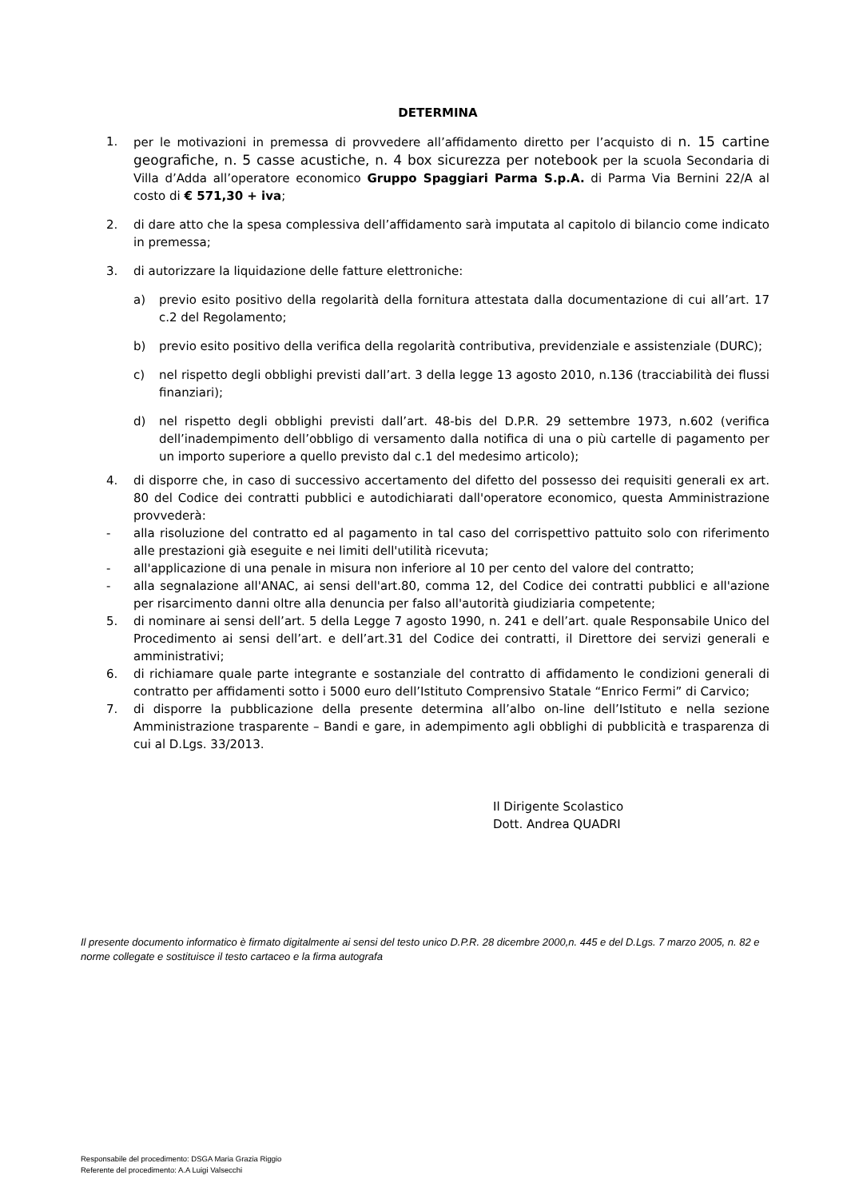DETERMINA
1. per le motivazioni in premessa di provvedere all’affidamento diretto per l’acquisto di n. 15 cartine geografiche, n. 5 casse acustiche, n. 4 box sicurezza per notebook per la scuola Secondaria di Villa d’Adda all’operatore economico Gruppo Spaggiari Parma S.p.A. di Parma Via Bernini 22/A al costo di € 571,30 + iva;
2. di dare atto che la spesa complessiva dell’affidamento sarà imputata al capitolo di bilancio come indicato in premessa;
3. di autorizzare la liquidazione delle fatture elettroniche:
a) previo esito positivo della regolarità della fornitura attestata dalla documentazione di cui all’art. 17 c.2 del Regolamento;
b) previo esito positivo della verifica della regolarità contributiva, previdenziale e assistenziale (DURC);
c) nel rispetto degli obblighi previsti dall’art. 3 della legge 13 agosto 2010, n.136 (tracciabilità dei flussi finanziari);
d) nel rispetto degli obblighi previsti dall’art. 48-bis del D.P.R. 29 settembre 1973, n.602 (verifica dell’inadempimento dell’obbligo di versamento dalla notifica di una o più cartelle di pagamento per un importo superiore a quello previsto dal c.1 del medesimo articolo);
4. di disporre che, in caso di successivo accertamento del difetto del possesso dei requisiti generali ex art. 80 del Codice dei contratti pubblici e autodichiarati dall'operatore economico, questa Amministrazione provvederà:
- alla risoluzione del contratto ed al pagamento in tal caso del corrispettivo pattuito solo con riferimento alle prestazioni già eseguite e nei limiti dell'utilità ricevuta;
- all'applicazione di una penale in misura non inferiore al 10 per cento del valore del contratto;
- alla segnalazione all'ANAC, ai sensi dell'art.80, comma 12, del Codice dei contratti pubblici e all'azione per risarcimento danni oltre alla denuncia per falso all'autorità giudiziaria competente;
5. di nominare ai sensi dell’art. 5 della Legge 7 agosto 1990, n. 241 e dell’art. quale Responsabile Unico del Procedimento ai sensi dell’art. e dell’art.31 del Codice dei contratti, il Direttore dei servizi generali e amministrativi;
6. di richiamare quale parte integrante e sostanziale del contratto di affidamento le condizioni generali di contratto per affidamenti sotto i 5000 euro dell’Istituto Comprensivo Statale “Enrico Fermi” di Carvico;
7. di disporre la pubblicazione della presente determina all’albo on-line dell’Istituto e nella sezione Amministrazione trasparente – Bandi e gare, in adempimento agli obblighi di pubblicità e trasparenza di cui al D.Lgs. 33/2013.
Il Dirigente Scolastico
Dott. Andrea QUADRI
Il presente documento informatico è firmato digitalmente ai sensi del testo unico D.P.R. 28 dicembre 2000,n. 445 e del D.Lgs. 7 marzo 2005, n. 82 e norme collegate e sostituisce il testo cartaceo e la firma autografa
Responsabile del procedimento: DSGA Maria Grazia Riggio
Referente del procedimento: A.A Luigi Valsecchi